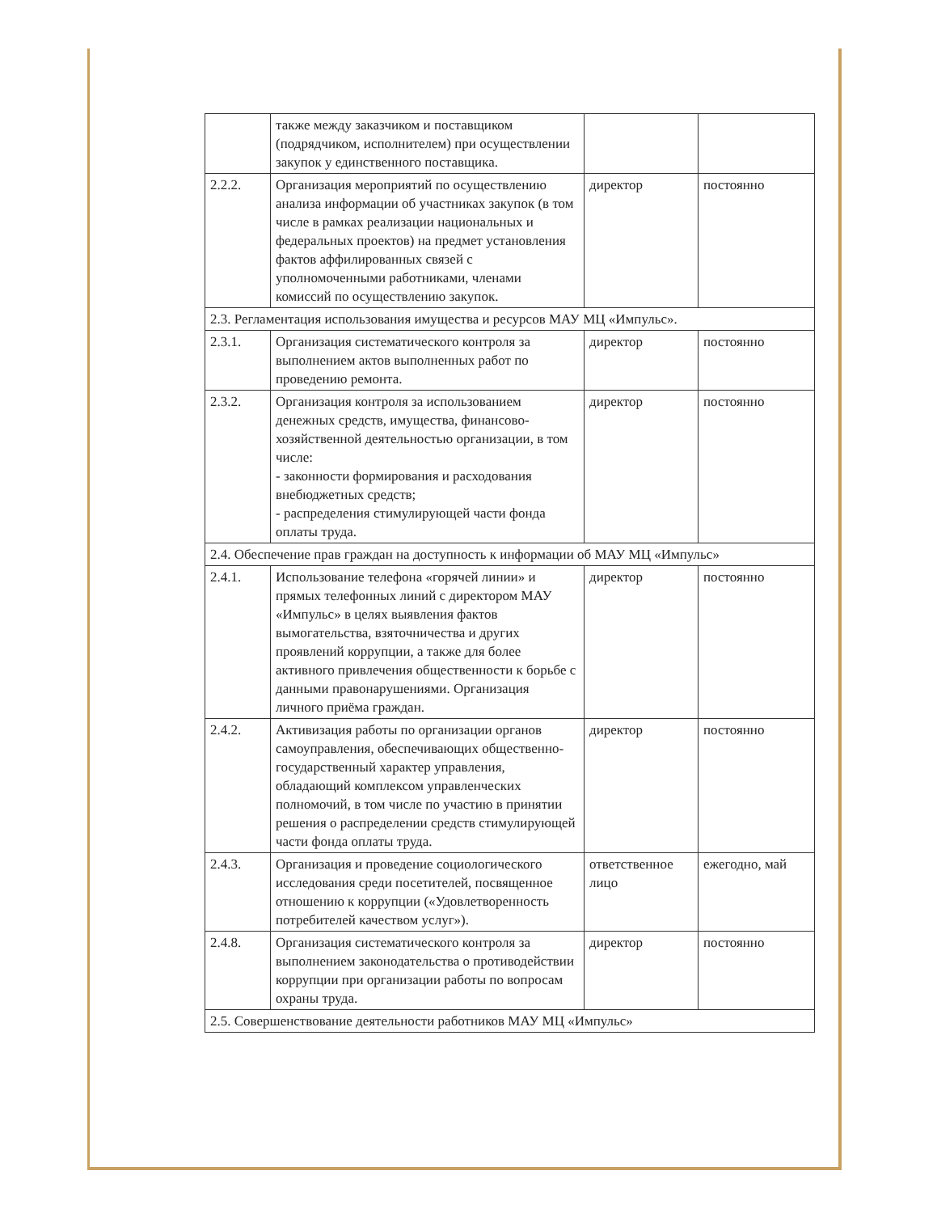| | также между заказчиком и поставщиком (подрядчиком, исполнителем) при осуществлении закупок у единственного поставщика. | | |
| 2.2.2. | Организация мероприятий по осуществлению анализа информации об участниках закупок (в том числе в рамках реализации национальных и федеральных проектов) на предмет установления фактов аффилированных связей с уполномоченными работниками, членами комиссий по осуществлению закупок. | директор | постоянно |
| 2.3. Регламентация использования имущества и ресурсов МАУ МЦ «Импульс». | | | |
| 2.3.1. | Организация систематического контроля за выполнением актов выполненных работ по проведению ремонта. | директор | постоянно |
| 2.3.2. | Организация контроля за использованием денежных средств, имущества, финансово-хозяйственной деятельностью организации, в том числе: - законности формирования и расходования внебюджетных средств; - распределения стимулирующей части фонда оплаты труда. | директор | постоянно |
| 2.4. Обеспечение прав граждан на доступность к информации об МАУ МЦ «Импульс» | | | |
| 2.4.1. | Использование телефона «горячей линии» и прямых телефонных линий с директором МАУ «Импульс» в целях выявления фактов вымогательства, взяточничества и других проявлений коррупции, а также для более активного привлечения общественности к борьбе с данными правонарушениями. Организация личного приёма граждан. | директор | постоянно |
| 2.4.2. | Активизация работы по организации органов самоуправления, обеспечивающих общественно-государственный характер управления, обладающий комплексом управленческих полномочий, в том числе по участию в принятии решения о распределении средств стимулирующей части фонда оплаты труда. | директор | постоянно |
| 2.4.3. | Организация и проведение социологического исследования среди посетителей, посвященное отношению к коррупции («Удовлетворенность потребителей качеством услуг»). | ответственное лицо | ежегодно, май |
| 2.4.8. | Организация систематического контроля за выполнением законодательства о противодействии коррупции при организации работы по вопросам охраны труда. | директор | постоянно |
| 2.5. Совершенствование деятельности работников МАУ МЦ «Импульс» | | | |